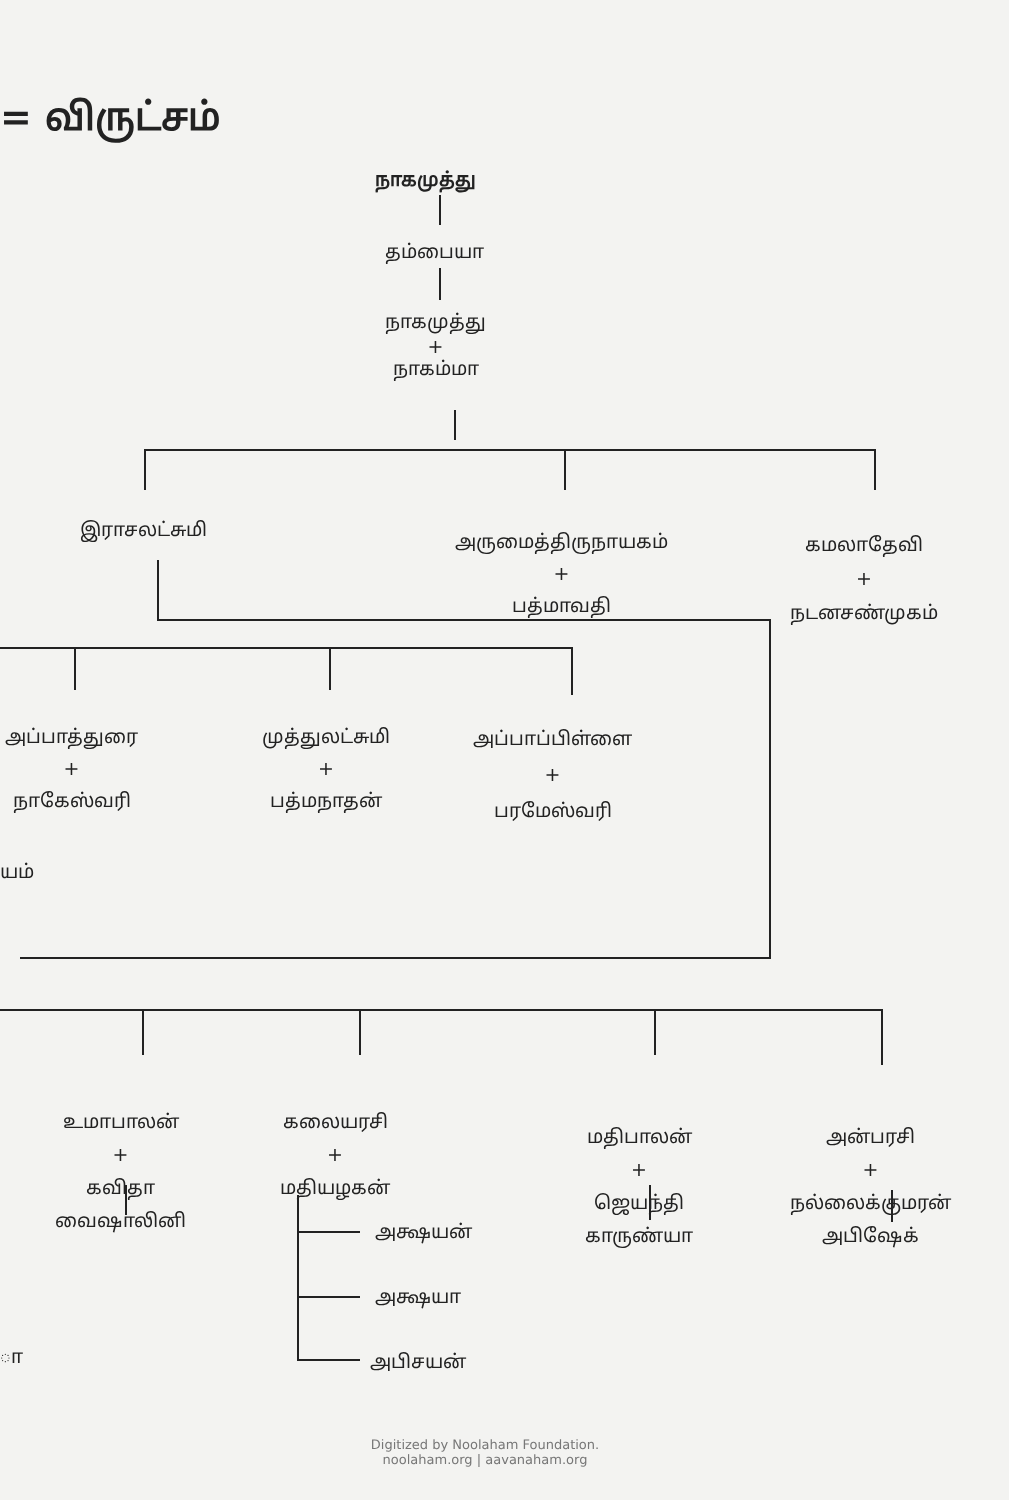= விருட்சம்
நாகமுத்து
தம்பையா
நாகமுத்து
+
நாகம்மா
இராசலட்சுமி
அருமைத்திருநாயகம்
+
பத்மாவதி
கமலாதேவி
+
நடனசண்முகம்
அப்பாத்துரை
+
நாகேஸ்வரி
முத்துலட்சுமி
+
பத்மநாதன்
அப்பாப்பிள்ளை
+
பரமேஸ்வரி
யம்
உமாபாலன்
+
கவிதா
வைஷாலினி
கலையரசி
+
மதியழகன்
அக்ஷயன்
அக்ஷயா
அபிசயன்
மதிபாலன்
+
ஜெயந்தி
காருண்யா
அன்பரசி
+
நல்லைக்குமரன்
அபிஷேக்
ா
Digitized by Noolaham Foundation.
noolaham.org | aavanaham.org